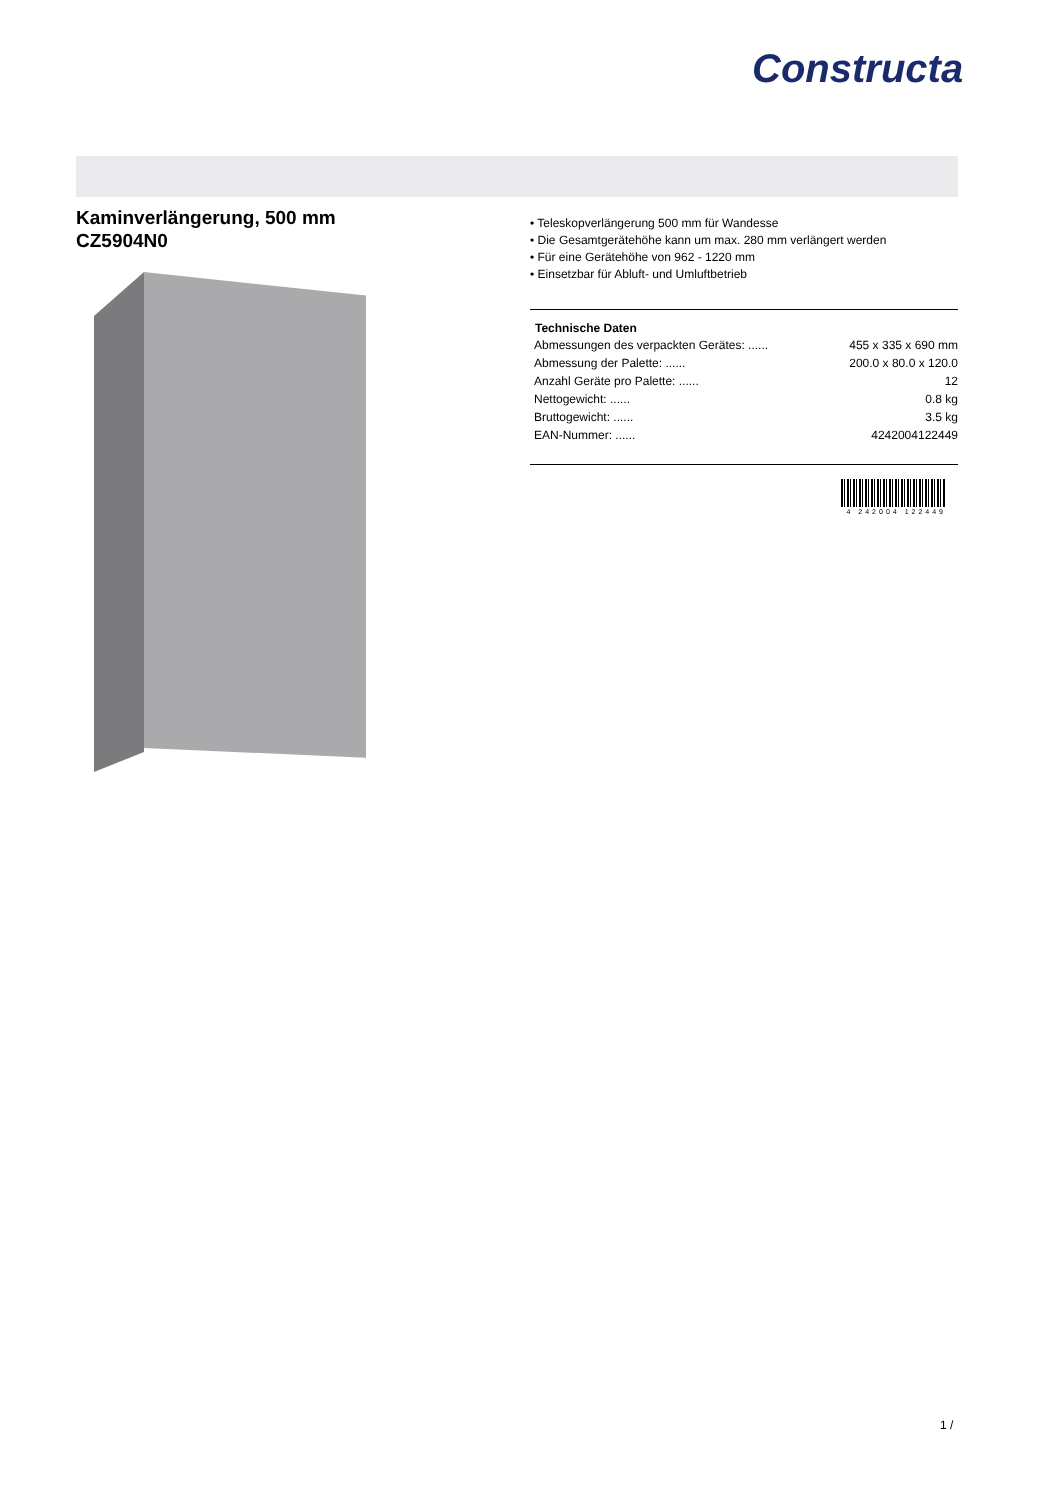Constructa
Kaminverlängerung, 500 mm
CZ5904N0
• Teleskopverlängerung 500 mm für Wandesse
• Die Gesamtgerätehöhe kann um max. 280 mm verlängert werden
• Für eine Gerätehöhe von 962 - 1220 mm
• Einsetzbar für Abluft- und Umluftbetrieb
| Technische Daten | |
| --- | --- |
| Abmessungen des verpackten Gerätes: ...... | 455 x 335 x 690 mm |
| Abmessung der Palette: ...... | 200.0 x 80.0 x 120.0 |
| Anzahl Geräte pro Palette: ...... | 12 |
| Nettogewicht: ...... | 0.8 kg |
| Bruttogewicht: ...... | 3.5 kg |
| EAN-Nummer: ...... | 4242004122449 |
4 242004 122449
1 /